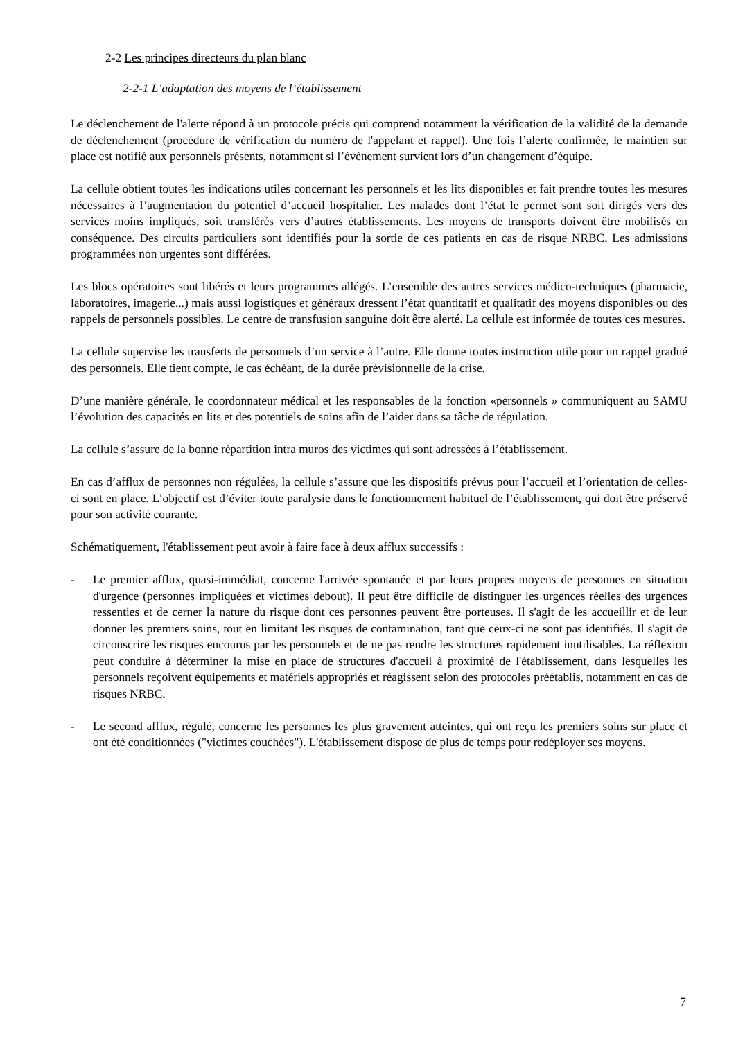2-2 Les principes directeurs du plan blanc
2-2-1 L’adaptation des moyens de l’établissement
Le déclenchement de l'alerte répond à un protocole précis qui comprend notamment la vérification de la validité de la demande de déclenchement (procédure de vérification du numéro de l'appelant et rappel). Une fois l’alerte confirmée, le maintien sur place est notifié aux personnels présents, notamment si l’évènement survient lors d’un changement d’équipe.
La cellule obtient toutes les indications utiles concernant les personnels et les lits disponibles et fait prendre toutes les mesures nécessaires à l’augmentation du potentiel d’accueil hospitalier. Les malades dont l’état le permet sont soit dirigés vers des services moins impliqués, soit transférés vers d’autres établissements. Les moyens de transports doivent être mobilisés en conséquence. Des circuits particuliers sont identifiés pour la sortie de ces patients en cas de risque NRBC. Les admissions programmées non urgentes sont différées.
Les blocs opératoires sont libérés et leurs programmes allégés. L’ensemble des autres services médico-techniques (pharmacie, laboratoires, imagerie...) mais aussi logistiques et généraux dressent l’état quantitatif et qualitatif des moyens disponibles ou des rappels de personnels possibles. Le centre de transfusion sanguine doit être alerté. La cellule est informée de toutes ces mesures.
La cellule supervise les transferts de personnels d’un service à l’autre. Elle donne toutes instruction utile pour un rappel gradué des personnels. Elle tient compte, le cas échéant, de la durée prévisionnelle de la crise.
D’une manière générale, le coordonnateur médical et les responsables de la fonction «personnels » communiquent au SAMU l’évolution des capacités en lits et des potentiels de soins afin de l’aider dans sa tâche de régulation.
La cellule s’assure de la bonne répartition intra muros des victimes qui sont adressées à l’établissement.
En cas d’afflux de personnes non régulées, la cellule s’assure que les dispositifs prévus pour l’accueil et l’orientation de celles-ci sont en place. L’objectif est d’éviter toute paralysie dans le fonctionnement habituel de l’établissement, qui doit être préservé pour son activité courante.
Schématiquement, l'établissement peut avoir à faire face à deux afflux successifs :
- Le premier afflux, quasi-immédiat, concerne l'arrivée spontanée et par leurs propres moyens de personnes en situation d'urgence (personnes impliquées et victimes debout). Il peut être difficile de distinguer les urgences réelles des urgences ressenties et de cerner la nature du risque dont ces personnes peuvent être porteuses. Il s'agit de les accueillir et de leur donner les premiers soins, tout en limitant les risques de contamination, tant que ceux-ci ne sont pas identifiés. Il s'agit de circonscrire les risques encourus par les personnels et de ne pas rendre les structures rapidement inutilisables. La réflexion peut conduire à déterminer la mise en place de structures d'accueil à proximité de l'établissement, dans lesquelles les personnels reçoivent équipements et matériels appropriés et réagissent selon des protocoles préétablis, notamment en cas de risques NRBC.
- Le second afflux, régulé, concerne les personnes les plus gravement atteintes, qui ont reçu les premiers soins sur place et ont été conditionnées ("victimes couchées"). L'établissement dispose de plus de temps pour redéployer ses moyens.
7